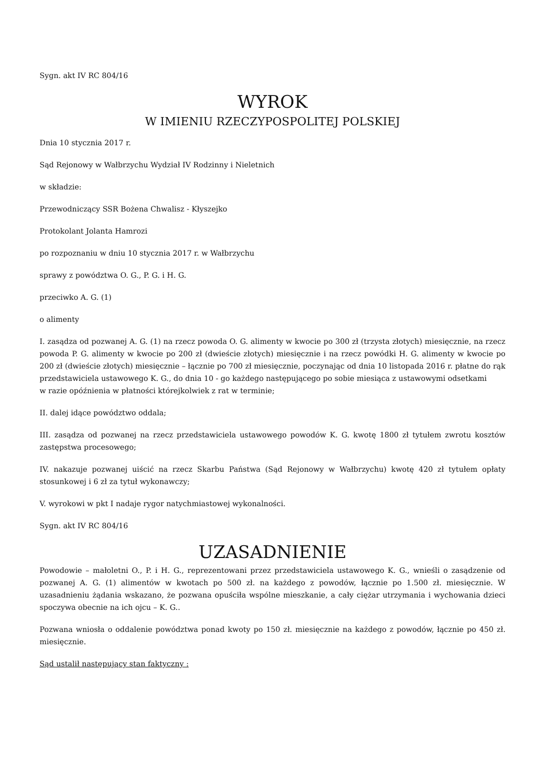Sygn. akt IV RC 804/16
WYROK
W IMIENIU RZECZYPOSPOLITEJ POLSKIEJ
Dnia 10 stycznia 2017 r.
Sąd Rejonowy w Wałbrzychu Wydział IV Rodzinny i Nieletnich
w składzie:
Przewodniczący SSR Bożena Chwalisz - Kłyszejko
Protokolant Jolanta Hamrozi
po rozpoznaniu w dniu 10 stycznia 2017 r. w Wałbrzychu
sprawy z powództwa O. G., P. G. i H. G.
przeciwko A. G. (1)
o alimenty
I. zasądza od pozwanej A. G. (1) na rzecz powoda O. G. alimenty w kwocie po 300 zł (trzysta złotych) miesięcznie, na rzecz powoda P. G. alimenty w kwocie po 200 zł (dwieście złotych) miesięcznie i na rzecz powódki H. G. alimenty w kwocie po 200 zł (dwieście złotych) miesięcznie – łącznie po 700 zł miesięcznie, poczynając od dnia 10 listopada 2016 r. płatne do rąk przedstawiciela ustawowego K. G., do dnia 10 - go każdego następującego po sobie miesiąca z ustawowymi odsetkami
w razie opóźnienia w płatności którejkolwiek z rat w terminie;
II. dalej idące powództwo oddala;
III. zasądza od pozwanej na rzecz przedstawiciela ustawowego powodów K. G. kwotę 1800 zł tytułem zwrotu kosztów zastępstwa procesowego;
IV. nakazuje pozwanej uiścić na rzecz Skarbu Państwa (Sąd Rejonowy w Wałbrzychu) kwotę 420 zł tytułem opłaty stosunkowej i 6 zł za tytuł wykonawczy;
V. wyrokowi w pkt I nadaje rygor natychmiastowej wykonalności.
Sygn. akt IV RC 804/16
UZASADNIENIE
Powodowie – małoletni O., P. i H. G., reprezentowani przez przedstawiciela ustawowego K. G., wnieśli o zasądzenie od pozwanej A. G. (1) alimentów w kwotach po 500 zł. na każdego z powodów, łącznie po 1.500 zł. miesięcznie. W uzasadnieniu żądania wskazano, że pozwana opuściła wspólne mieszkanie, a cały ciężar utrzymania i wychowania dzieci spoczywa obecnie na ich ojcu – K. G..
Pozwana wniosła o oddalenie powództwa ponad kwoty po 150 zł. miesięcznie na każdego z powodów, łącznie po 450 zł. miesięcznie.
Sąd ustalił następujący stan faktyczny :